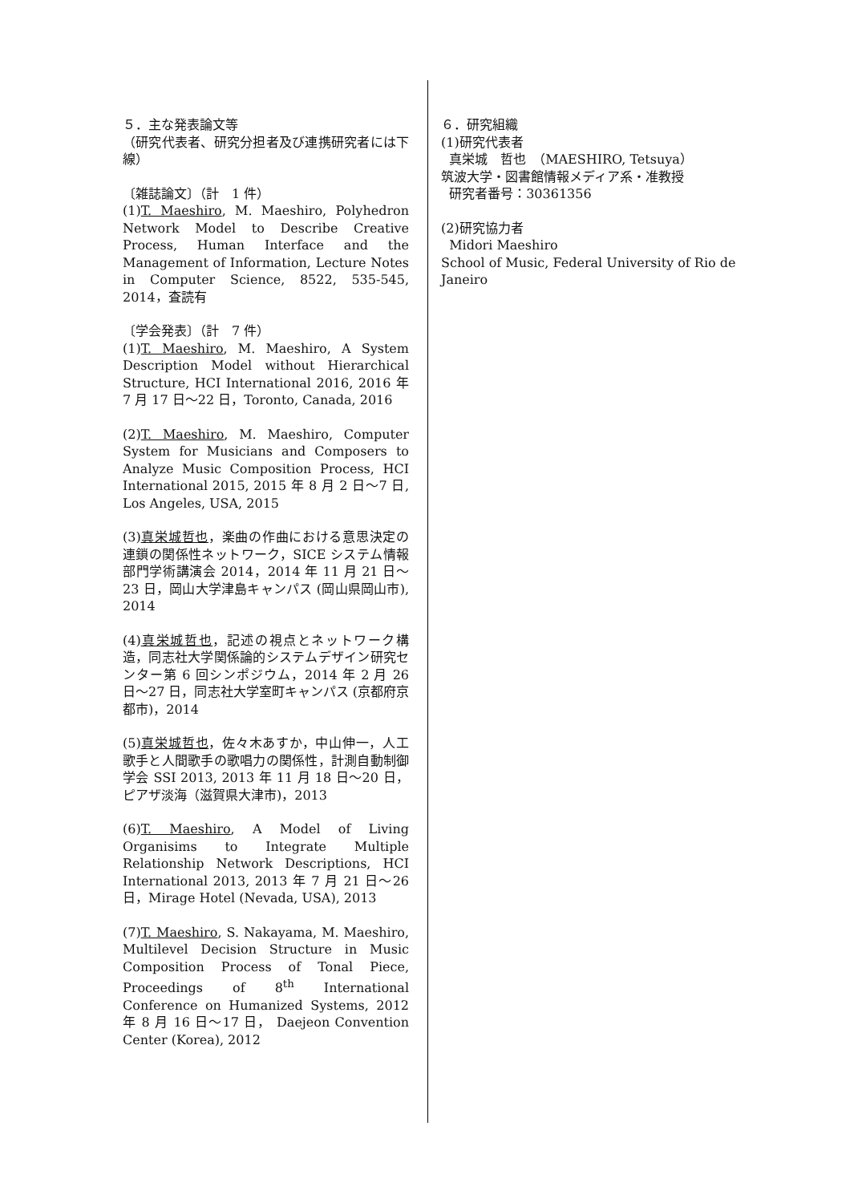５．主な発表論文等
（研究代表者、研究分担者及び連携研究者には下線）
〔雑誌論文〕（計　1 件）
(1)T. Maeshiro, M. Maeshiro, Polyhedron Network Model to Describe Creative Process, Human Interface and the Management of Information, Lecture Notes in Computer Science, 8522, 535-545, 2014，査読有
〔学会発表〕（計　7 件）
(1)T. Maeshiro, M. Maeshiro, A System Description Model without Hierarchical Structure, HCI International 2016, 2016 年 7 月 17 日～22 日，Toronto, Canada, 2016
(2)T. Maeshiro, M. Maeshiro, Computer System for Musicians and Composers to Analyze Music Composition Process, HCI International 2015, 2015 年 8 月 2 日～7 日, Los Angeles, USA, 2015
(3)真栄城哲也，楽曲の作曲における意思決定の連鎖の関係性ネットワーク，SICE システム情報部門学術講演会 2014，2014 年 11 月 21 日～23 日，岡山大学津島キャンパス (岡山県岡山市), 2014
(4)真栄城哲也，記述の視点とネットワーク構造，同志社大学関係論的システムデザイン研究センター第 6 回シンポジウム，2014 年 2 月 26 日～27 日，同志社大学室町キャンパス (京都府京都市)，2014
(5)真栄城哲也，佐々木あすか，中山伸一，人工歌手と人間歌手の歌唱力の関係性，計測自動制御学会 SSI 2013, 2013 年 11 月 18 日～20 日，ピアザ淡海（滋賀県大津市)，2013
(6)T. Maeshiro, A Model of Living Organisims to Integrate Multiple Relationship Network Descriptions, HCI International 2013, 2013 年 7 月 21 日～26 日，Mirage Hotel (Nevada, USA), 2013
(7)T. Maeshiro, S. Nakayama, M. Maeshiro, Multilevel Decision Structure in Music Composition Process of Tonal Piece, Proceedings of 8<sup>th</sup> International Conference on Humanized Systems, 2012 年 8 月 16 日～17 日， Daejeon Convention Center (Korea), 2012
６．研究組織
(1)研究代表者
真栄城　哲也　（MAESHIRO, Tetsuya）
筑波大学・図書館情報メディア系・准教授
研究者番号：30361356
(2)研究協力者
Midori Maeshiro
School of Music, Federal University of Rio de Janeiro